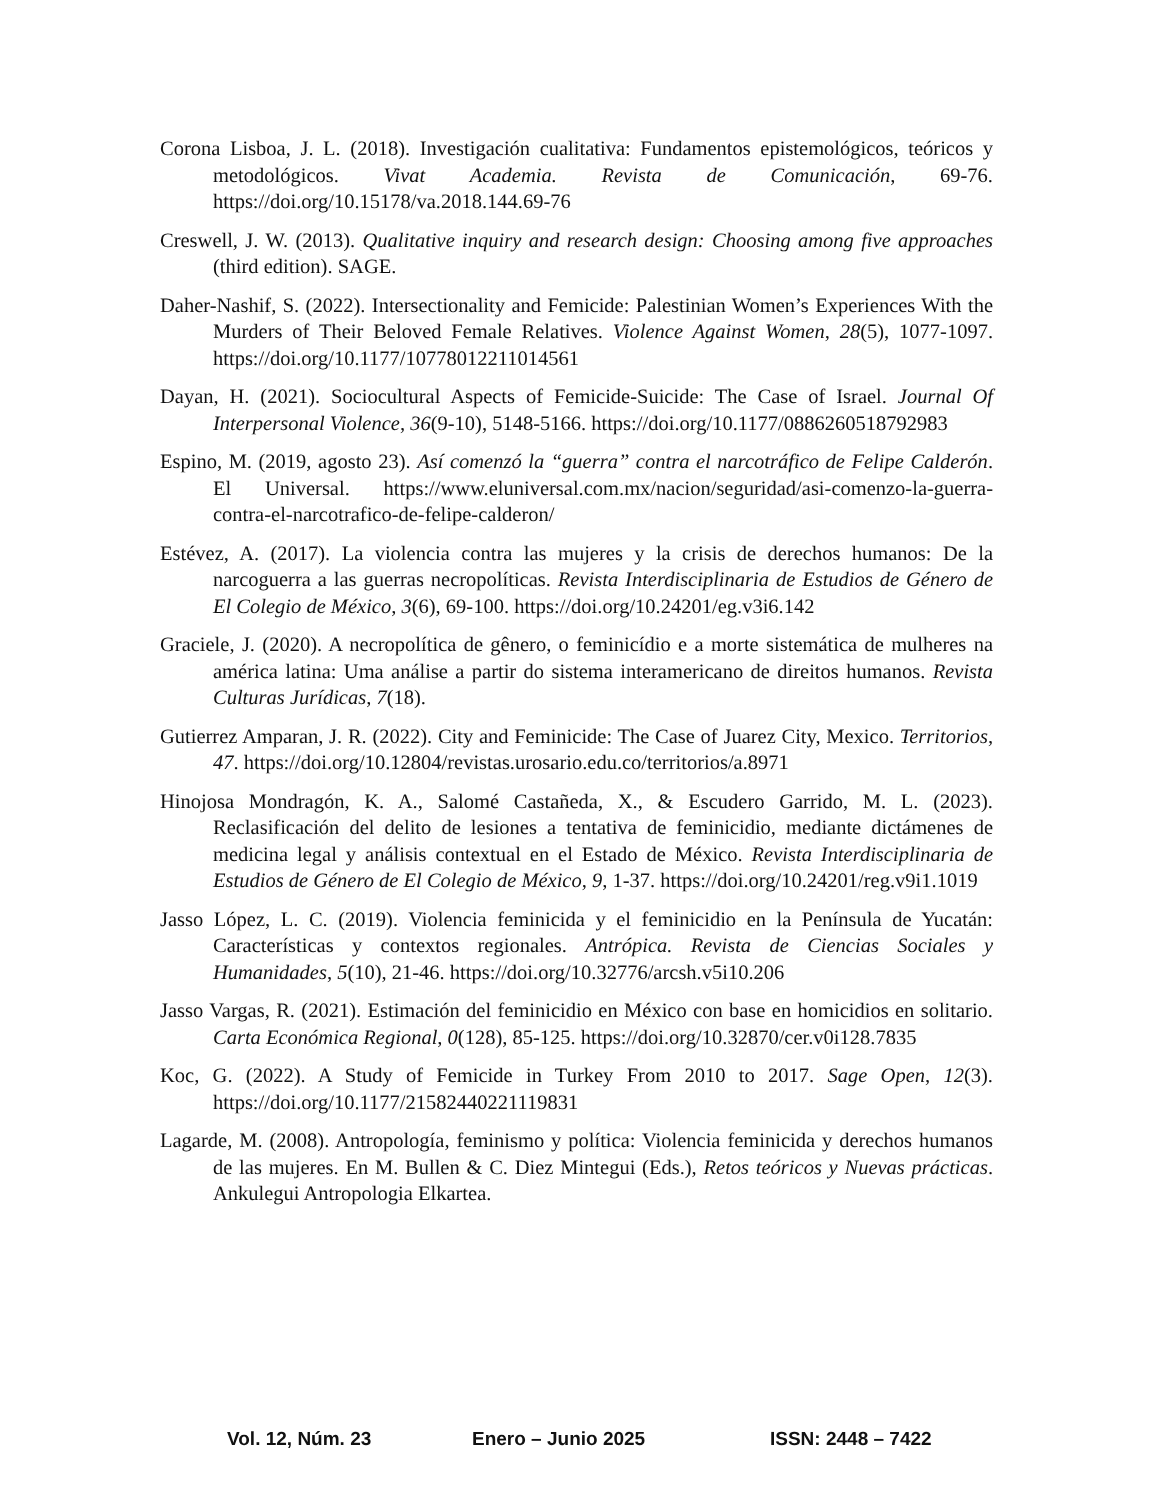Corona Lisboa, J. L. (2018). Investigación cualitativa: Fundamentos epistemológicos, teóricos y metodológicos. Vivat Academia. Revista de Comunicación, 69-76. https://doi.org/10.15178/va.2018.144.69-76
Creswell, J. W. (2013). Qualitative inquiry and research design: Choosing among five approaches (third edition). SAGE.
Daher-Nashif, S. (2022). Intersectionality and Femicide: Palestinian Women’s Experiences With the Murders of Their Beloved Female Relatives. Violence Against Women, 28(5), 1077-1097. https://doi.org/10.1177/10778012211014561
Dayan, H. (2021). Sociocultural Aspects of Femicide-Suicide: The Case of Israel. Journal Of Interpersonal Violence, 36(9-10), 5148-5166. https://doi.org/10.1177/0886260518792983
Espino, M. (2019, agosto 23). Así comenzó la “guerra” contra el narcotráfico de Felipe Calderón. El Universal. https://www.eluniversal.com.mx/nacion/seguridad/asi-comenzo-la-guerra-contra-el-narcotrafico-de-felipe-calderon/
Estévez, A. (2017). La violencia contra las mujeres y la crisis de derechos humanos: De la narcoguerra a las guerras necropolíticas. Revista Interdisciplinaria de Estudios de Género de El Colegio de México, 3(6), 69-100. https://doi.org/10.24201/eg.v3i6.142
Graciele, J. (2020). A necropolítica de gênero, o feminicídio e a morte sistemática de mulheres na américa latina: Uma análise a partir do sistema interamericano de direitos humanos. Revista Culturas Jurídicas, 7(18).
Gutierrez Amparan, J. R. (2022). City and Feminicide: The Case of Juarez City, Mexico. Territorios, 47. https://doi.org/10.12804/revistas.urosario.edu.co/territorios/a.8971
Hinojosa Mondragón, K. A., Salomé Castañeda, X., & Escudero Garrido, M. L. (2023). Reclasificación del delito de lesiones a tentativa de feminicidio, mediante dictámenes de medicina legal y análisis contextual en el Estado de México. Revista Interdisciplinaria de Estudios de Género de El Colegio de México, 9, 1-37. https://doi.org/10.24201/reg.v9i1.1019
Jasso López, L. C. (2019). Violencia feminicida y el feminicidio en la Península de Yucatán: Características y contextos regionales. Antrópica. Revista de Ciencias Sociales y Humanidades, 5(10), 21-46. https://doi.org/10.32776/arcsh.v5i10.206
Jasso Vargas, R. (2021). Estimación del feminicidio en México con base en homicidios en solitario. Carta Económica Regional, 0(128), 85-125. https://doi.org/10.32870/cer.v0i128.7835
Koc, G. (2022). A Study of Femicide in Turkey From 2010 to 2017. Sage Open, 12(3). https://doi.org/10.1177/21582440221119831
Lagarde, M. (2008). Antropología, feminismo y política: Violencia feminicida y derechos humanos de las mujeres. En M. Bullen & C. Diez Mintegui (Eds.), Retos teóricos y Nuevas prácticas. Ankulegui Antropologia Elkartea.
Vol. 12, Núm. 23 Enero – Junio 2025 ISSN: 2448 – 7422